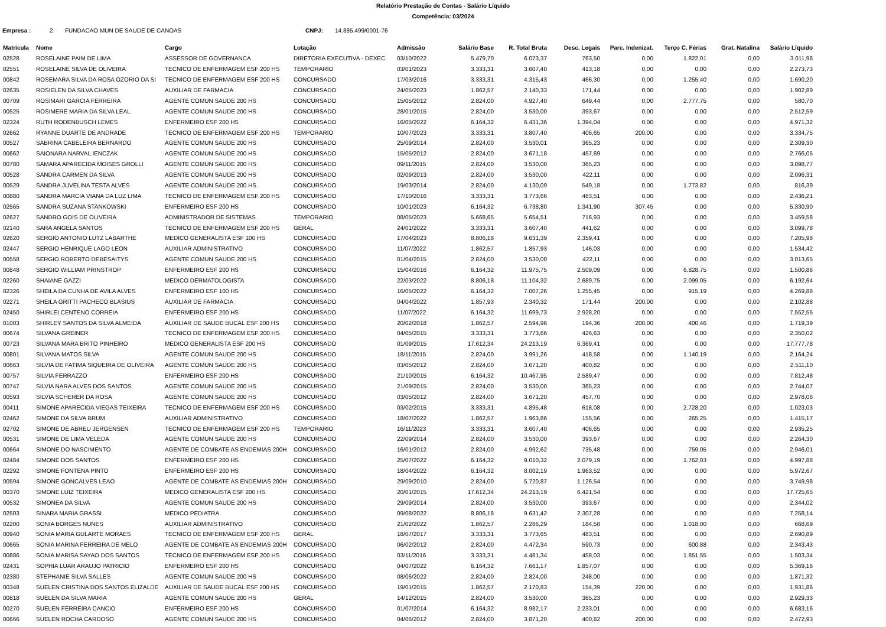Relatório Prestação de Contas - Salário Líquido
Competência: 03/2024
Empresa : 2 FUNDACAO MUN DE SAUDE DE CANOAS CNPJ: 14.885.499/0001-76
| Matricula | Nome | Cargo | Lotação | Admissão | Salário Base | R. Total Bruta | Desc. Legais | Parc. Indenizat. | Terço C. Férias | Grat. Natalina | Salário Líquido |
| --- | --- | --- | --- | --- | --- | --- | --- | --- | --- | --- | --- |
| 02528 | ROSELAINE PAIM DE LIMA | ASSESSOR DE GOVERNANCA | DIRETORIA EXECUTIVA - DEXEC | 03/10/2022 | 5.479,70 | 6.073,37 | 763,50 | 0,00 | 1.822,01 | 0,00 | 3.011,98 |
| 02551 | ROSELAINE SILVA DE OLIVEIRA | TECNICO DE ENFERMAGEM ESF 200 HS | TEMPORARIO | 03/01/2023 | 3.333,31 | 3.607,40 | 413,18 | 0,00 | 0,00 | 0,00 | 2.273,73 |
| 00842 | ROSEMARA SILVA DA ROSA OZORIO DA SI | TECNICO DE ENFERMAGEM ESF 200 HS | CONCURSADO | 17/03/2016 | 3.333,31 | 4.315,43 | 466,30 | 0,00 | 1.255,40 | 0,00 | 1.690,20 |
| 02635 | ROSIELEN DA SILVA CHAVES | AUXILIAR DE FARMACIA | CONCURSADO | 24/05/2023 | 1.862,57 | 2.140,33 | 171,44 | 0,00 | 0,00 | 0,00 | 1.902,89 |
| 00709 | ROSIMARI GARCIA FERREIRA | AGENTE COMUN SAUDE 200 HS | CONCURSADO | 15/05/2012 | 2.824,00 | 4.927,40 | 649,44 | 0,00 | 2.777,75 | 0,00 | 580,70 |
| 00525 | ROSIMERE MARIA DA SILVA LEAL | AGENTE COMUN SAUDE 200 HS | CONCURSADO | 28/01/2015 | 2.824,00 | 3.530,00 | 393,67 | 0,00 | 0,00 | 0,00 | 2.512,59 |
| 02324 | RUTH RODENBUSCH LEMES | ENFERMEIRO ESF 200 HS | CONCURSADO | 16/05/2022 | 6.164,32 | 6.431,36 | 1.394,04 | 0,00 | 0,00 | 0,00 | 4.971,32 |
| 02662 | RYANNE DUARTE DE ANDRADE | TECNICO DE ENFERMAGEM ESF 200 HS | TEMPORARIO | 10/07/2023 | 3.333,31 | 3.807,40 | 406,65 | 200,00 | 0,00 | 0,00 | 3.334,75 |
| 00527 | SABRINA CABELEIRA BERNARDO | AGENTE COMUN SAUDE 200 HS | CONCURSADO | 25/09/2014 | 2.824,00 | 3.530,01 | 365,23 | 0,00 | 0,00 | 0,00 | 2.309,30 |
| 00662 | SAIONARA NARVAL IENCZAK | AGENTE COMUN SAUDE 200 HS | CONCURSADO | 15/05/2012 | 2.824,00 | 3.671,18 | 457,69 | 0,00 | 0,00 | 0,00 | 2.766,05 |
| 00780 | SAMARA APARECIDA MOISES GROLLI | AGENTE COMUN SAUDE 200 HS | CONCURSADO | 09/11/2015 | 2.824,00 | 3.530,00 | 365,23 | 0,00 | 0,00 | 0,00 | 3.098,77 |
| 00528 | SANDRA CARMEN DA SILVA | AGENTE COMUN SAUDE 200 HS | CONCURSADO | 02/09/2013 | 2.824,00 | 3.530,00 | 422,11 | 0,00 | 0,00 | 0,00 | 2.096,31 |
| 00529 | SANDRA JUVELINA TESTA ALVES | AGENTE COMUN SAUDE 200 HS | CONCURSADO | 19/03/2014 | 2.824,00 | 4.130,09 | 549,18 | 0,00 | 1.773,82 | 0,00 | 816,39 |
| 00880 | SANDRA MARCIA VIANA DA LUZ LIMA | TECNICO DE ENFERMAGEM ESF 200 HS | CONCURSADO | 17/10/2016 | 3.333,31 | 3.773,66 | 483,51 | 0,00 | 0,00 | 0,00 | 2.436,21 |
| 02565 | SANDRA SUZANA STANKOWSKI | ENFERMEIRO ESF 200 HS | CONCURSADO | 10/01/2023 | 6.164,32 | 6.738,80 | 1.341,90 | 307,45 | 0,00 | 0,00 | 5.330,90 |
| 02627 | SANDRO GOIS DE OLIVEIRA | ADMINISTRADOR DE SISTEMAS | TEMPORARIO | 08/05/2023 | 5.668,65 | 5.654,51 | 716,93 | 0,00 | 0,00 | 0,00 | 3.459,58 |
| 02140 | SARA ANGELA SANTOS | TECNICO DE ENFERMAGEM ESF 200 HS | GERAL | 24/01/2022 | 3.333,31 | 3.607,40 | 441,62 | 0,00 | 0,00 | 0,00 | 3.099,78 |
| 02620 | SERGIO ANTONIO LUTZ LABARTHE | MEDICO GENERALISTA ESF 100 HS | CONCURSADO | 17/04/2023 | 8.806,18 | 9.631,39 | 2.359,41 | 0,00 | 0,00 | 0,00 | 7.205,98 |
| 02447 | SERGIO HENRIQUE LAGO LEON | AUXILIAR ADMINISTRATIVO | CONCURSADO | 11/07/2022 | 1.862,57 | 1.857,93 | 146,03 | 0,00 | 0,00 | 0,00 | 1.534,42 |
| 00558 | SERGIO ROBERTO DEBESAITYS | AGENTE COMUN SAUDE 200 HS | CONCURSADO | 01/04/2015 | 2.824,00 | 3.530,00 | 422,11 | 0,00 | 0,00 | 0,00 | 3.013,65 |
| 00848 | SERGIO WILLIAM PRINSTROP | ENFERMEIRO ESF 200 HS | CONCURSADO | 15/04/2016 | 6.164,32 | 11.975,75 | 2.509,09 | 0,00 | 6.828,75 | 0,00 | 1.500,86 |
| 02260 | SHAIANE GAZZI | MEDICO DERMATOLOGISTA | CONCURSADO | 22/03/2022 | 8.806,18 | 11.104,32 | 2.689,75 | 0,00 | 2.099,05 | 0,00 | 6.192,64 |
| 02326 | SHEILA DA CUNHA DE AVILA ALVES | ENFERMEIRO ESF 100 HS | CONCURSADO | 16/05/2022 | 6.164,32 | 7.007,26 | 1.255,45 | 0,00 | 915,19 | 0,00 | 4.269,88 |
| 02271 | SHEILA GRITTI PACHECO BLASIUS | AUXILIAR DE FARMACIA | CONCURSADO | 04/04/2022 | 1.857,93 | 2.340,32 | 171,44 | 200,00 | 0,00 | 0,00 | 2.102,88 |
| 02450 | SHIRLEI CENTENO CORREIA | ENFERMEIRO ESF 200 HS | CONCURSADO | 11/07/2022 | 6.164,32 | 11.699,73 | 2.928,20 | 0,00 | 0,00 | 0,00 | 7.552,55 |
| 01003 | SHIRLEY SANTOS DA SILVA ALMEIDA | AUXILIAR DE SAUDE BUCAL ESF 200 HS | CONCURSADO | 20/02/2018 | 1.862,57 | 2.594,96 | 194,36 | 200,00 | 400,46 | 0,00 | 1.719,39 |
| 00674 | SILVANA GREINER | TECNICO DE ENFERMAGEM ESF 200 HS | CONCURSADO | 04/05/2015 | 3.333,31 | 3.773,66 | 426,63 | 0,00 | 0,00 | 0,00 | 2.350,02 |
| 00723 | SILVANA MARA BRITO PINHEIRO | MEDICO GENERALISTA ESF 200 HS | CONCURSADO | 01/09/2015 | 17.612,34 | 24.213,19 | 6.369,41 | 0,00 | 0,00 | 0,00 | 17.777,78 |
| 00801 | SILVANA MATOS SILVA | AGENTE COMUN SAUDE 200 HS | CONCURSADO | 18/11/2015 | 2.824,00 | 3.991,26 | 418,58 | 0,00 | 1.140,19 | 0,00 | 2.164,24 |
| 00663 | SILVIA DE FATIMA SIQUEIRA DE OLIVEIRA | AGENTE COMUN SAUDE 200 HS | CONCURSADO | 03/05/2012 | 2.824,00 | 3.671,20 | 400,82 | 0,00 | 0,00 | 0,00 | 2.511,10 |
| 00757 | SILVIA FERRAZZO | ENFERMEIRO ESF 200 HS | CONCURSADO | 21/10/2015 | 6.164,32 | 10.467,95 | 2.589,47 | 0,00 | 0,00 | 0,00 | 7.812,48 |
| 00747 | SILVIA NARA ALVES DOS SANTOS | AGENTE COMUN SAUDE 200 HS | CONCURSADO | 21/09/2015 | 2.824,00 | 3.530,00 | 365,23 | 0,00 | 0,00 | 0,00 | 2.744,07 |
| 00593 | SILVIA SCHERER DA ROSA | AGENTE COMUN SAUDE 200 HS | CONCURSADO | 03/05/2012 | 2.824,00 | 3.671,20 | 457,70 | 0,00 | 0,00 | 0,00 | 2.978,06 |
| 00411 | SIMONE APARECIDA VIEGAS TEIXEIRA | TECNICO DE ENFERMAGEM ESF 200 HS | CONCURSADO | 03/02/2015 | 3.333,31 | 4.895,48 | 618,08 | 0,00 | 2.728,20 | 0,00 | 1.023,03 |
| 02462 | SIMONE DA SILVA BRUM | AUXILIAR ADMINISTRATIVO | CONCURSADO | 18/07/2022 | 1.862,57 | 1.963,86 | 155,56 | 0,00 | 265,25 | 0,00 | 1.415,17 |
| 02702 | SIMONE DE ABREU JERGENSEN | TECNICO DE ENFERMAGEM ESF 200 HS | TEMPORARIO | 16/11/2023 | 3.333,31 | 3.607,40 | 406,65 | 0,00 | 0,00 | 0,00 | 2.935,25 |
| 00531 | SIMONE DE LIMA VELEDA | AGENTE COMUN SAUDE 200 HS | CONCURSADO | 22/09/2014 | 2.824,00 | 3.530,00 | 393,67 | 0,00 | 0,00 | 0,00 | 2.264,30 |
| 00664 | SIMONE DO NASCIMENTO | AGENTE DE COMBATE AS ENDEMIAS 200H | CONCURSADO | 16/01/2012 | 2.824,00 | 4.992,62 | 735,48 | 0,00 | 759,05 | 0,00 | 2.946,01 |
| 02484 | SIMONE DOS SANTOS | ENFERMEIRO ESF 200 HS | CONCURSADO | 25/07/2022 | 6.164,32 | 9.010,32 | 2.079,19 | 0,00 | 1.762,03 | 0,00 | 4.997,88 |
| 02292 | SIMONE FONTENA PINTO | ENFERMEIRO ESF 200 HS | CONCURSADO | 18/04/2022 | 6.164,32 | 8.002,19 | 1.963,52 | 0,00 | 0,00 | 0,00 | 5.972,67 |
| 00594 | SIMONE GONCALVES LEAO | AGENTE DE COMBATE AS ENDEMIAS 200H | CONCURSADO | 29/09/2010 | 2.824,00 | 5.720,87 | 1.126,54 | 0,00 | 0,00 | 0,00 | 3.749,98 |
| 00370 | SIMONE LUIZ TEIXEIRA | MEDICO GENERALISTA ESF 200 HS | CONCURSADO | 20/01/2015 | 17.612,34 | 24.213,19 | 6.421,54 | 0,00 | 0,00 | 0,00 | 17.725,65 |
| 00532 | SIMONEA DA SILVA | AGENTE COMUN SAUDE 200 HS | CONCURSADO | 29/09/2014 | 2.824,00 | 3.530,00 | 393,67 | 0,00 | 0,00 | 0,00 | 2.344,02 |
| 02503 | SINARA MARIA GRASSI | MEDICO PEDIATRA | CONCURSADO | 09/08/2022 | 8.806,18 | 9.631,42 | 2.307,28 | 0,00 | 0,00 | 0,00 | 7.258,14 |
| 02200 | SONIA BORGES NUNES | AUXILIAR ADMINISTRATIVO | CONCURSADO | 21/02/2022 | 1.862,57 | 2.286,29 | 184,58 | 0,00 | 1.018,00 | 0,00 | 668,69 |
| 00940 | SONIA MARIA GULARTE MORAES | TECNICO DE ENFERMAGEM ESF 200 HS | GERAL | 18/07/2017 | 3.333,31 | 3.773,65 | 483,51 | 0,00 | 0,00 | 0,00 | 2.690,89 |
| 00665 | SONIA MARINA FERREIRA DE MELO | AGENTE DE COMBATE AS ENDEMIAS 200H | CONCURSADO | 06/02/2012 | 2.824,00 | 4.472,34 | 590,73 | 0,00 | 600,88 | 0,00 | 2.343,43 |
| 00886 | SONIA MARISA SAYAO DOS SANTOS | TECNICO DE ENFERMAGEM ESF 200 HS | CONCURSADO | 03/11/2016 | 3.333,31 | 4.481,34 | 458,03 | 0,00 | 1.851,55 | 0,00 | 1.503,34 |
| 02431 | SOPHIA LUAR ARAUJO PATRICIO | ENFERMEIRO ESF 200 HS | CONCURSADO | 04/07/2022 | 6.164,32 | 7.661,17 | 1.857,07 | 0,00 | 0,00 | 0,00 | 5.369,16 |
| 02380 | STEPHANIE SILVA SALLES | AGENTE COMUN SAUDE 200 HS | CONCURSADO | 08/06/2022 | 2.824,00 | 2.824,00 | 248,00 | 0,00 | 0,00 | 0,00 | 1.871,32 |
| 00348 | SUELEN CRISTINA DOS SANTOS ELIZALDE | AUXILIAR DE SAUDE BUCAL ESF 200 HS | CONCURSADO | 19/01/2015 | 1.862,57 | 2.170,83 | 154,39 | 220,00 | 0,00 | 0,00 | 1.931,86 |
| 00818 | SUELEN DA SILVA MARIA | AGENTE COMUN SAUDE 200 HS | GERAL | 14/12/2015 | 2.824,00 | 3.530,00 | 365,23 | 0,00 | 0,00 | 0,00 | 2.929,33 |
| 00270 | SUELEN FERREIRA CANCIO | ENFERMEIRO ESF 200 HS | CONCURSADO | 01/07/2014 | 6.164,32 | 8.982,17 | 2.233,01 | 0,00 | 0,00 | 0,00 | 6.683,16 |
| 00666 | SUELEN ROCHA CARDOSO | AGENTE COMUN SAUDE 200 HS | CONCURSADO | 04/06/2012 | 2.824,00 | 3.871,20 | 400,82 | 200,00 | 0,00 | 0,00 | 2.472,93 |